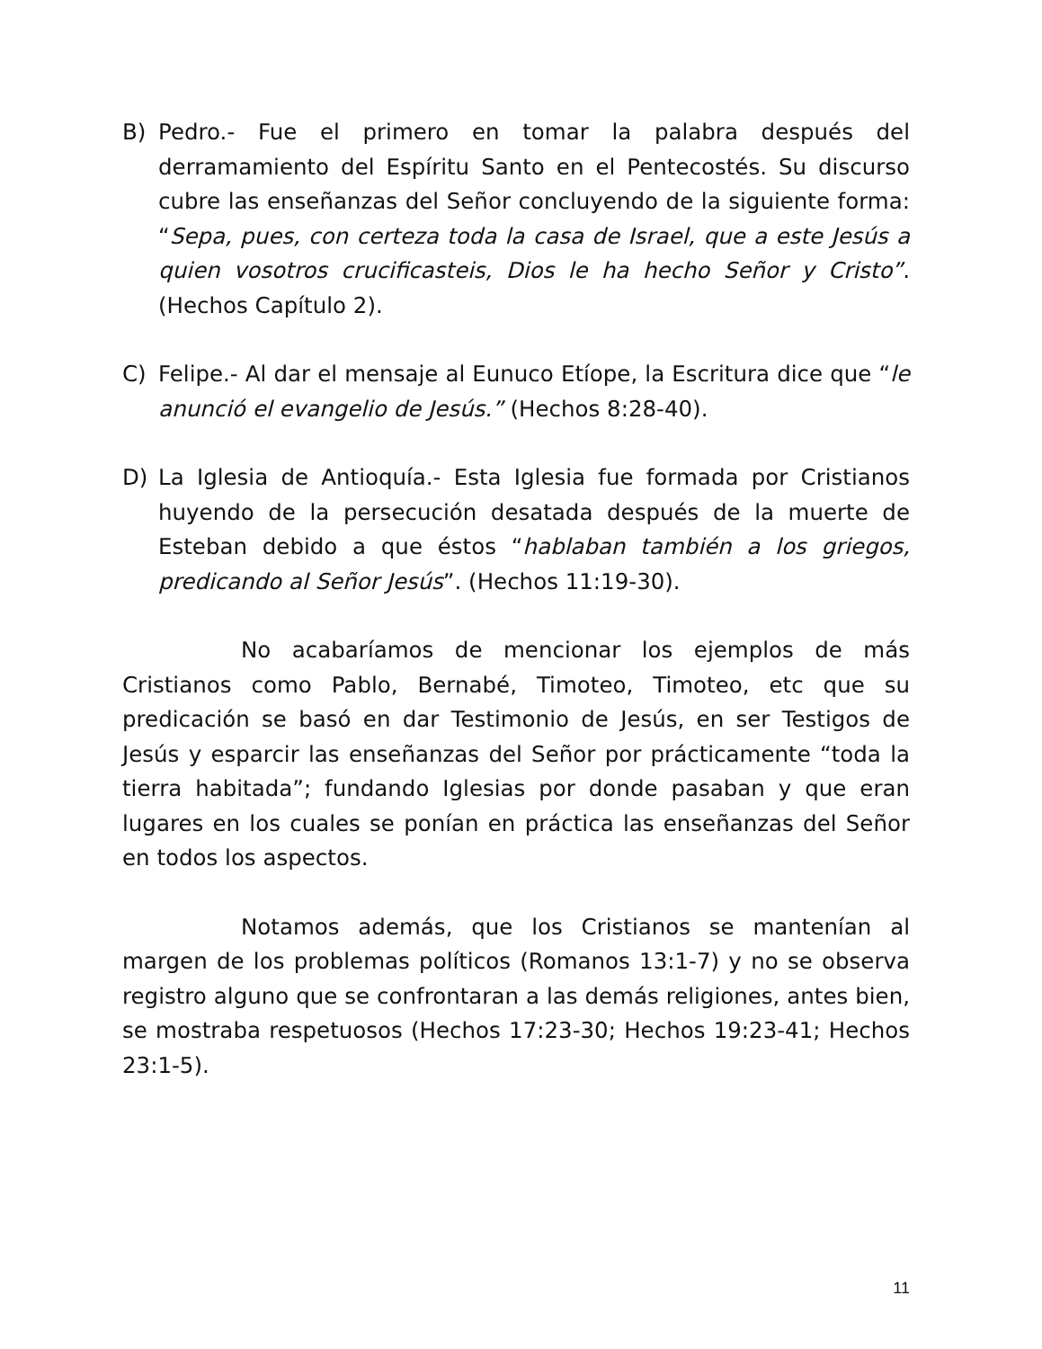B) Pedro.- Fue el primero en tomar la palabra después del derramamiento del Espíritu Santo en el Pentecostés. Su discurso cubre las enseñanzas del Señor concluyendo de la siguiente forma: “Sepa, pues, con certeza toda la casa de Israel, que a este Jesús a quien vosotros crucificasteis, Dios le ha hecho Señor y Cristo”. (Hechos Capítulo 2).
C) Felipe.- Al dar el mensaje al Eunuco Etíope, la Escritura dice que “le anunció el evangelio de Jesús.” (Hechos 8:28-40).
D) La Iglesia de Antioquía.- Esta Iglesia fue formada por Cristianos huyendo de la persecución desatada después de la muerte de Esteban debido a que éstos “hablaban también a los griegos, predicando al Señor Jesús”. (Hechos 11:19-30).
No acabaríamos de mencionar los ejemplos de más Cristianos como Pablo, Bernabé, Timoteo, Timoteo, etc que su predicación se basó en dar Testimonio de Jesús, en ser Testigos de Jesús y esparcir las enseñanzas del Señor por prácticamente “toda la tierra habitada”; fundando Iglesias por donde pasaban y que eran lugares en los cuales se ponían en práctica las enseñanzas del Señor en todos los aspectos.
Notamos además, que los Cristianos se mantenían al margen de los problemas políticos (Romanos 13:1-7) y no se observa registro alguno que se confrontaran a las demás religiones, antes bien, se mostraba respetuosos (Hechos 17:23-30; Hechos 19:23-41; Hechos 23:1-5).
11